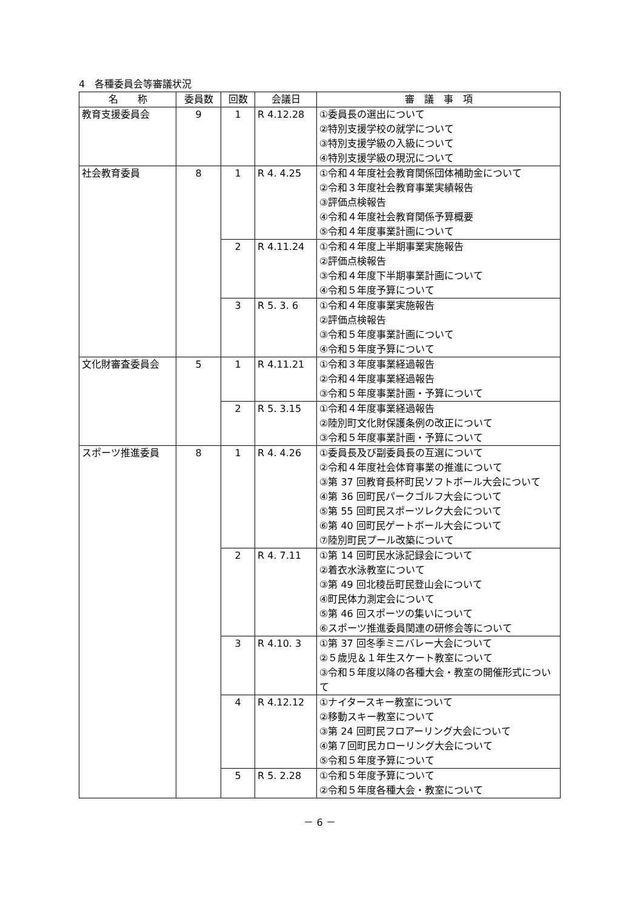4　各種委員会等審議状況
| 名 称 | 委員数 | 回数 | 会議日 | 審 議 事 項 |
| --- | --- | --- | --- | --- |
| 教育支援委員会 | 9 | 1 | R 4.12.28 | ①委員長の選出について ②特別支援学校の就学について ③特別支援学級の入級について ④特別支援学級の現況について |
| 社会教育委員 | 8 | 1 | R 4. 4.25 | ①令和４年度社会教育関係団体補助金について ②令和３年度社会教育事業実績報告 ③評価点検報告 ④令和４年度社会教育関係予算概要 ⑤令和４年度事業計画について |
| | | 2 | R 4.11.24 | ①令和４年度上半期事業実施報告 ②評価点検報告 ③令和４年度下半期事業計画について ④令和５年度予算について |
| | | 3 | R 5. 3. 6 | ①令和４年度事業実施報告 ②評価点検報告 ③令和５年度事業計画について ④令和５年度予算について |
| 文化財審査委員会 | 5 | 1 | R 4.11.21 | ①令和３年度事業経過報告 ②令和４年度事業経過報告 ③令和５年度事業計画・予算について |
| | | 2 | R 5. 3.15 | ①令和４年度事業経過報告 ②陸別町文化財保護条例の改正について ③令和５年度事業計画・予算について |
| スポーツ推進委員 | 8 | 1 | R 4. 4.26 | ①委員長及び副委員長の互選について ②令和４年度社会体育事業の推進について ③第 37 回教育長杯町民ソフトボール大会について ④第 36 回町民パークゴルフ大会について ⑤第 55 回町民スポーツレク大会について ⑥第 40 回町民ゲートボール大会について ⑦陸別町民プール改築について |
| | | 2 | R 4. 7.11 | ①第 14 回町民水泳記録会について ②着衣水泳教室について ③第 49 回北稜岳町民登山会について ④町民体力測定会について ⑤第 46 回スポーツの集いについて ⑥スポーツ推進委員関連の研修会等について |
| | | 3 | R 4.10. 3 | ①第 37 回冬季ミニバレー大会について ②５歳児＆１年生スケート教室について ③令和５年度以降の各種大会・教室の開催形式について |
| | | 4 | R 4.12.12 | ①ナイタースキー教室について ②移動スキー教室について ③第 24 回町民フロアーリング大会について ④第７回町民カローリング大会について ⑤令和５年度予算について |
| | | 5 | R 5. 2.28 | ①令和５年度予算について ②令和５年度各種大会・教室について |
－ 6 －